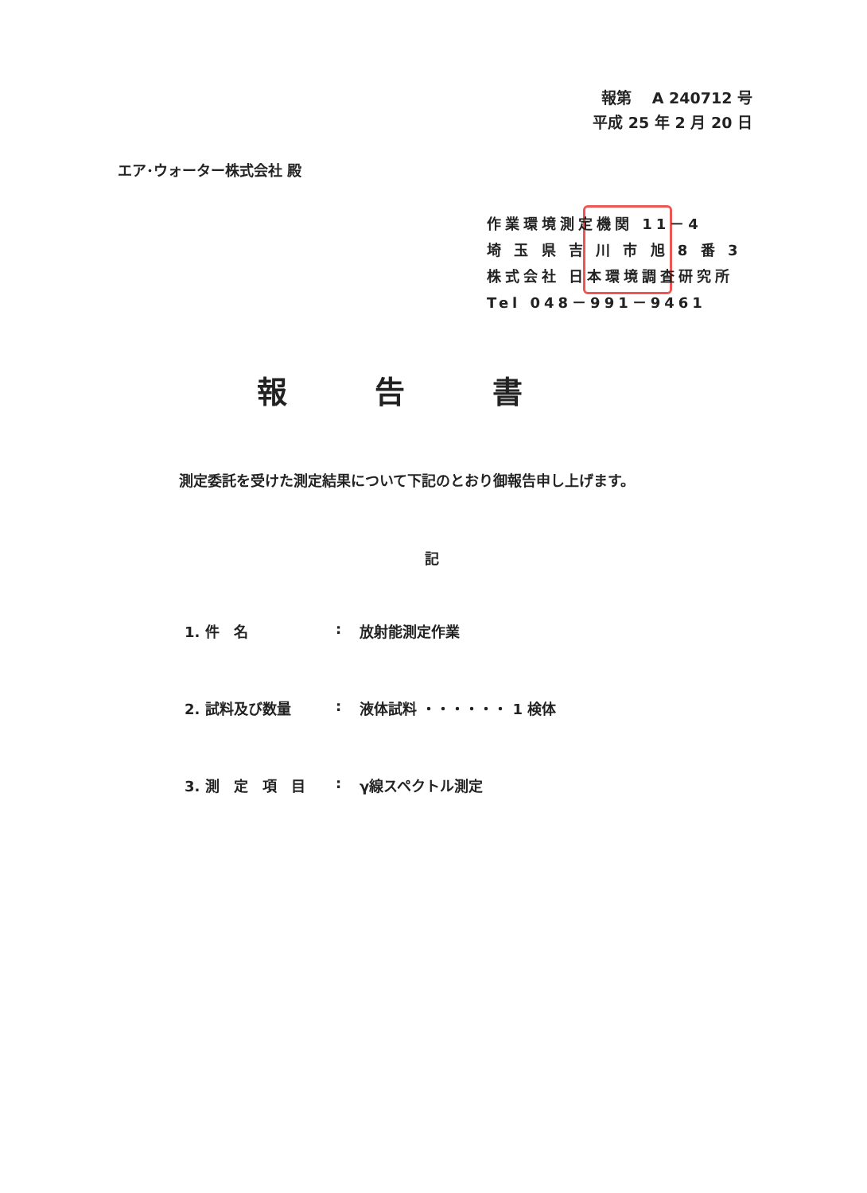報第　 A 240712 号
平成 25 年 2 月 20 日
エア･ウォーター株式会社 殿
作業環境測定機関 11－4
埼 玉 県 吉 川 市 旭 8 番 3
株式会社 日本環境調査研究所
Tel 048－991－9461
報告書
測定委託を受けた測定結果について下記のとおり御報告申し上げます。
記
1. 件　名: 放射能測定作業
2. 試料及び数量: 液体試料 ・・・・・・ 1 検体
3. 測　定　項　目: γ線スペクトル測定